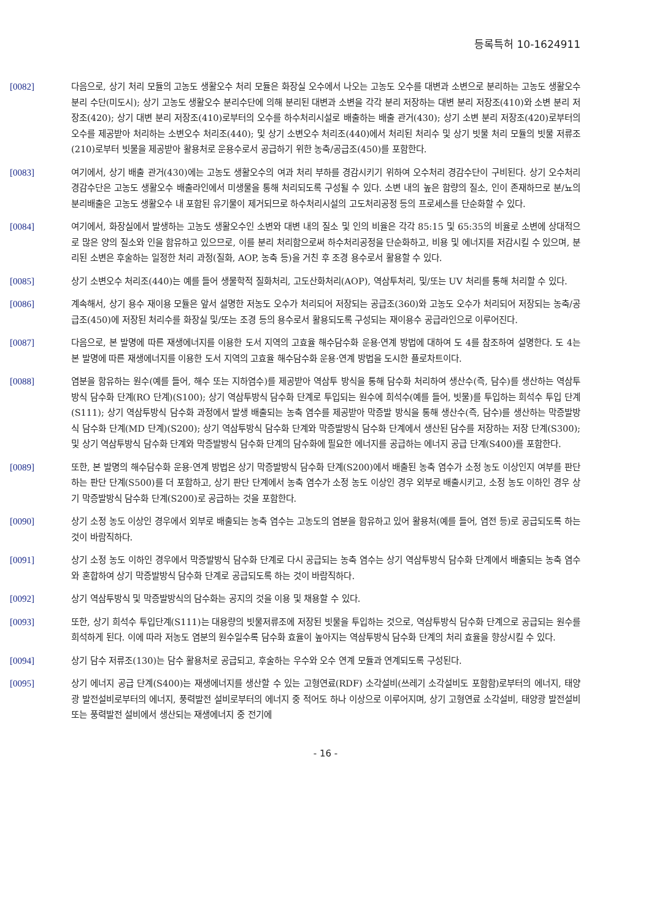등록특허 10-1624911
[0082] 다음으로, 상기 처리 모듈의 고농도 생활오수 처리 모듈은 화장실 오수에서 나오는 고농도 오수를 대변과 소변으로 분리하는 고농도 생활오수 분리 수단(미도시); 상기 고농도 생활오수 분리수단에 의해 분리된 대변과 소변을 각각 분리 저장하는 대변 분리 저장조(410)와 소변 분리 저장조(420); 상기 대변 분리 저장조(410)로부터의 오수를 하수처리시설로 배출하는 배출 관거(430); 상기 소변 분리 저장조(420)로부터의 오수를 제공받아 처리하는 소변오수 처리조(440); 및 상기 소변오수 처리조(440)에서 처리된 처리수 및 상기 빗물 처리 모듈의 빗물 저류조(210)로부터 빗물을 제공받아 활용처로 운용수로서 공급하기 위한 농축/공급조(450)를 포함한다.
[0083] 여기에서, 상기 배출 관거(430)에는 고농도 생활오수의 여과 처리 부하를 경감시키기 위하여 오수처리 경감수단이 구비된다. 상기 오수처리 경감수단은 고농도 생활오수 배출라인에서 미생물을 통해 처리되도록 구성될 수 있다. 소변 내의 높은 함량의 질소, 인이 존재하므로 분/뇨의 분리배출은 고농도 생활오수 내 포함된 유기물이 제거되므로 하수처리시설의 고도처리공정 등의 프로세스를 단순화할 수 있다.
[0084] 여기에서, 화장실에서 발생하는 고농도 생활오수인 소변와 대변 내의 질소 및 인의 비율은 각각 85:15 및 65:35의 비율로 소변에 상대적으로 많은 양의 질소와 인을 함유하고 있으므로, 이를 분리 처리함으로써 하수처리공정을 단순화하고, 비용 및 에너지를 저감시킬 수 있으며, 분리된 소변은 후술하는 일정한 처리 과정(질화, AOP, 농축 등)을 거친 후 조경 용수로서 활용할 수 있다.
[0085] 상기 소변오수 처리조(440)는 예를 들어 생물학적 질화처리, 고도산화처리(AOP), 역삼투처리, 및/또는 UV 처리를 통해 처리할 수 있다.
[0086] 계속해서, 상기 용수 재이용 모듈은 앞서 설명한 저농도 오수가 처리되어 저장되는 공급조(360)와 고농도 오수가 처리되어 저장되는 농축/공급조(450)에 저장된 처리수를 화장실 및/또는 조경 등의 용수로서 활용되도록 구성되는 재이용수 공급라인으로 이루어진다.
[0087] 다음으로, 본 발명에 따른 재생에너지를 이용한 도서 지역의 고효율 해수담수화 운용·연계 방법에 대하여 도 4를 참조하여 설명한다. 도 4는 본 발명에 따른 재생에너지를 이용한 도서 지역의 고효율 해수담수화 운용·연계 방법을 도시한 플로차트이다.
[0088] 염분을 함유하는 원수(예를 들어, 해수 또는 지하염수)를 제공받아 역삼투 방식을 통해 담수화 처리하여 생산수(즉, 담수)를 생산하는 역삼투방식 담수화 단계(RO 단계)(S100); 상기 역삼투방식 담수화 단계로 투입되는 원수에 희석수(예를 들어, 빗물)를 투입하는 희석수 투입 단계(S111); 상기 역삼투방식 담수화 과정에서 발생 배출되는 농축 염수를 제공받아 막증발 방식을 통해 생산수(즉, 담수)를 생산하는 막증발방식 담수화 단계(MD 단계)(S200); 상기 역삼투방식 담수화 단계와 막증발방식 담수화 단계에서 생산된 담수를 저장하는 저장 단계(S300); 및 상기 역삼투방식 담수화 단계와 막증발방식 담수화 단계의 담수화에 필요한 에너지를 공급하는 에너지 공급 단계(S400)를 포함한다.
[0089] 또한, 본 발명의 해수담수화 운용·연계 방법은 상기 막증발방식 담수화 단계(S200)에서 배출된 농축 염수가 소정 농도 이상인지 여부를 판단하는 판단 단계(S500)를 더 포함하고, 상기 판단 단계에서 농축 염수가 소정 농도 이상인 경우 외부로 배출시키고, 소정 농도 이하인 경우 상기 막증발방식 담수화 단계(S200)로 공급하는 것을 포함한다.
[0090] 상기 소정 농도 이상인 경우에서 외부로 배출되는 농축 염수는 고농도의 염분을 함유하고 있어 활용처(예를 들어, 염전 등)로 공급되도록 하는 것이 바람직하다.
[0091] 상기 소정 농도 이하인 경우에서 막증발방식 담수화 단계로 다시 공급되는 농축 염수는 상기 역삼투방식 담수화 단계에서 배출되는 농축 염수와 혼합하여 상기 막증발방식 담수화 단계로 공급되도록 하는 것이 바람직하다.
[0092] 상기 역삼투방식 및 막증발방식의 담수화는 공지의 것을 이용 및 채용할 수 있다.
[0093] 또한, 상기 희석수 투입단계(S111)는 대용량의 빗물저류조에 저장된 빗물을 투입하는 것으로, 역삼투방식 담수화 단계으로 공급되는 원수를 희석하게 된다. 이에 따라 저농도 염분의 원수일수록 담수화 효율이 높아지는 역삼투방식 담수화 단계의 처리 효율을 향상시킬 수 있다.
[0094] 상기 담수 저류조(130)는 담수 활용처로 공급되고, 후술하는 우수와 오수 연계 모듈과 연계되도록 구성된다.
[0095] 상기 에너지 공급 단계(S400)는 재생에너지를 생산할 수 있는 고형연료(RDF) 소각설비(쓰레기 소각설비도 포함함)로부터의 에너지, 태양광 발전설비로부터의 에너지, 풍력발전 설비로부터의 에너지 중 적어도 하나 이상으로 이루어지며, 상기 고형연료 소각설비, 태양광 발전설비 또는 풍력발전 설비에서 생산되는 재생에너지 중 전기에
- 16 -